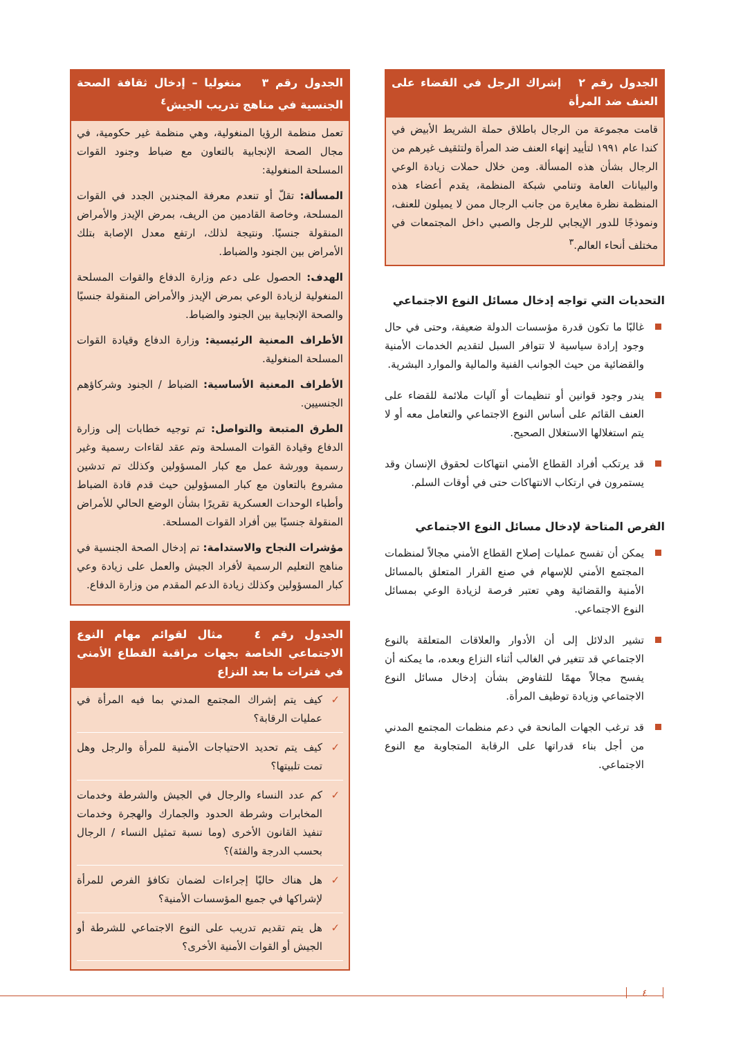الجدول رقم ٢ إشراك الرجل في القضاء على العنف ضد المرأة
قامت مجموعة من الرجال باطلاق حملة الشريط الأبيض في كندا عام ١٩٩١ لتأييد إنهاء العنف ضد المرأة ولتثقيف غيرهم من الرجال بشأن هذه المسألة. ومن خلال حملات زيادة الوعي والبيانات العامة وتنامي شبكة المنظمة، يقدم أعضاء هذه المنظمة نظرة مغايرة من جانب الرجال ممن لا يميلون للعنف، ونموذجًا للدور الإيجابي للرجل والصبي داخل المجتمعات في مختلف أنحاء العالم.<sup>٣</sup>
التحديات التي تواجه إدخال مسائل النوع الاجتماعي
غالبًا ما تكون قدرة مؤسسات الدولة ضعيفة، وحتى في حال وجود إرادة سياسية لا تتوافر السبل لتقديم الخدمات الأمنية والقضائية من حيث الجوانب الفنية والمالية والموارد البشرية.
يندر وجود قوانين أو تنظيمات أو آليات ملائمة للقضاء على العنف القائم على أساس النوع الاجتماعي والتعامل معه أو لا يتم استغلالها الاستغلال الصحيح.
قد يرتكب أفراد القطاع الأمني انتهاكات لحقوق الإنسان وقد يستمرون في ارتكاب الانتهاكات حتى في أوقات السلم.
الفرص المتاحة لإدخال مسائل النوع الاجتماعي
يمكن أن تفسح عمليات إصلاح القطاع الأمني مجالاً لمنظمات المجتمع الأمني للإسهام في صنع القرار المتعلق بالمسائل الأمنية والقضائية وهي تعتبر فرصة لزيادة الوعي بمسائل النوع الاجتماعي.
تشير الدلائل إلى أن الأدوار والعلاقات المتعلقة بالنوع الاجتماعي قد تتغير في الغالب أثناء النزاع وبعده، ما يمكنه أن يفسح مجالاً مهمًا للتفاوض بشأن إدخال مسائل النوع الاجتماعي وزيادة توظيف المرأة.
قد ترغب الجهات المانحة في دعم منظمات المجتمع المدني من أجل بناء قدراتها على الرقابة المتجاوبة مع النوع الاجتماعي.
الجدول رقم ٣ منغوليا – إدخال ثقافة الصحة الجنسية في مناهج تدريب الجيش<sup>٤</sup>
تعمل منظمة الرؤيا المنغولية، وهي منظمة غير حكومية، في مجال الصحة الإنجابية بالتعاون مع ضباط وجنود القوات المسلحة المنغولية:
المسألة: تقلّ أو تنعدم معرفة المجندين الجدد في القوات المسلحة، وخاصة القادمين من الريف، بمرض الإيدز والأمراض المنقولة جنسيًا. ونتيجة لذلك، ارتفع معدل الإصابة بتلك الأمراض بين الجنود والضباط.
الهدف: الحصول على دعم وزارة الدفاع والقوات المسلحة المنغولية لزيادة الوعي بمرض الإيدز والأمراض المنقولة جنسيًا والصحة الإنجابية بين الجنود والضباط.
الأطراف المعنية الرئيسية: وزارة الدفاع وقيادة القوات المسلحة المنغولية.
الأطراف المعنية الأساسية: الضباط / الجنود وشركاؤهم الجنسيين.
الطرق المتبعة والتواصل: تم توجيه خطابات إلى وزارة الدفاع وقيادة القوات المسلحة وتم عقد لقاءات رسمية وغير رسمية وورشة عمل مع كبار المسؤولين وكذلك تم تدشين مشروع بالتعاون مع كبار المسؤولين حيث قدم قادة الضباط وأطباء الوحدات العسكرية تقريرًا بشأن الوضع الحالي للأمراض المنقولة جنسيًا بين أفراد القوات المسلحة.
مؤشرات النجاح والاستدامة: تم إدخال الصحة الجنسية في مناهج التعليم الرسمية لأفراد الجيش والعمل على زيادة وعي كبار المسؤولين وكذلك زيادة الدعم المقدم من وزارة الدفاع.
الجدول رقم ٤ مثال لقوائم مهام النوع الاجتماعي الخاصة بجهات مراقبة القطاع الأمني في فترات ما بعد النزاع
كيف يتم إشراك المجتمع المدني بما فيه المرأة في عمليات الرقابة؟
كيف يتم تحديد الاحتياجات الأمنية للمرأة والرجل وهل تمت تلبيتها؟
كم عدد النساء والرجال في الجيش والشرطة وخدمات المخابرات وشرطة الحدود والجمارك والهجرة وخدمات تنفيذ القانون الأخرى (وما نسبة تمثيل النساء / الرجال بحسب الدرجة والفئة)؟
هل هناك حاليًا إجراءات لضمان تكافؤ الفرص للمرأة لإشراكها في جميع المؤسسات الأمنية؟
هل يتم تقديم تدريب على النوع الاجتماعي للشرطة أو الجيش أو القوات الأمنية الأخرى؟
٤